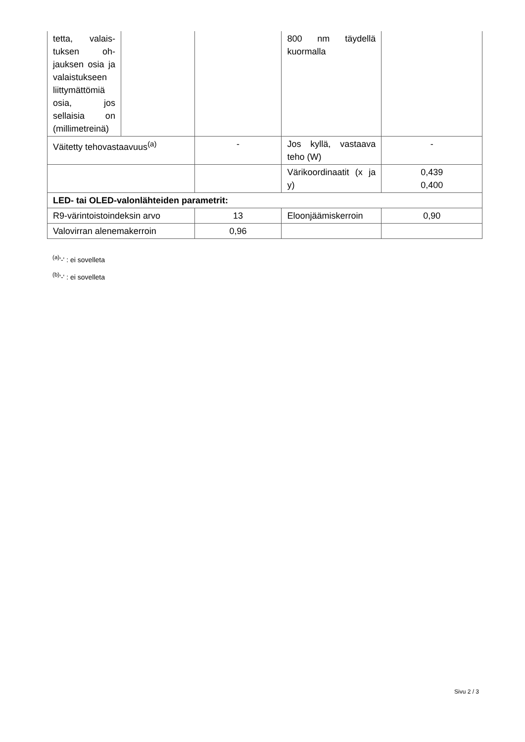| tetta, valais­tuksen oh­jauksen osia ja valaistuk­seen liittymät­tömiä osia, jos sellaisia on (millimet­reinä) | | | 800 nm täydellä kuormalla | |
| Väitetty tehovastaavuus<sup>(a)</sup> | | - | Jos kyllä, vastaava teho (W) | - |
| | | | Värikoordinaatit (x ja y) | 0,439 0,400 |
| LED- tai OLED-valonlähteiden parametrit: | | | | |
| R9-värintoistoindeksin arvo | | 13 | Eloonjäämiskerroin | 0,90 |
| Valovirran alenemakerroin | | 0,96 | | |
<sup>(a)</sup> '-' : ei sovelleta
<sup>(b)</sup> '-' : ei sovelleta
Sivu 2 / 3